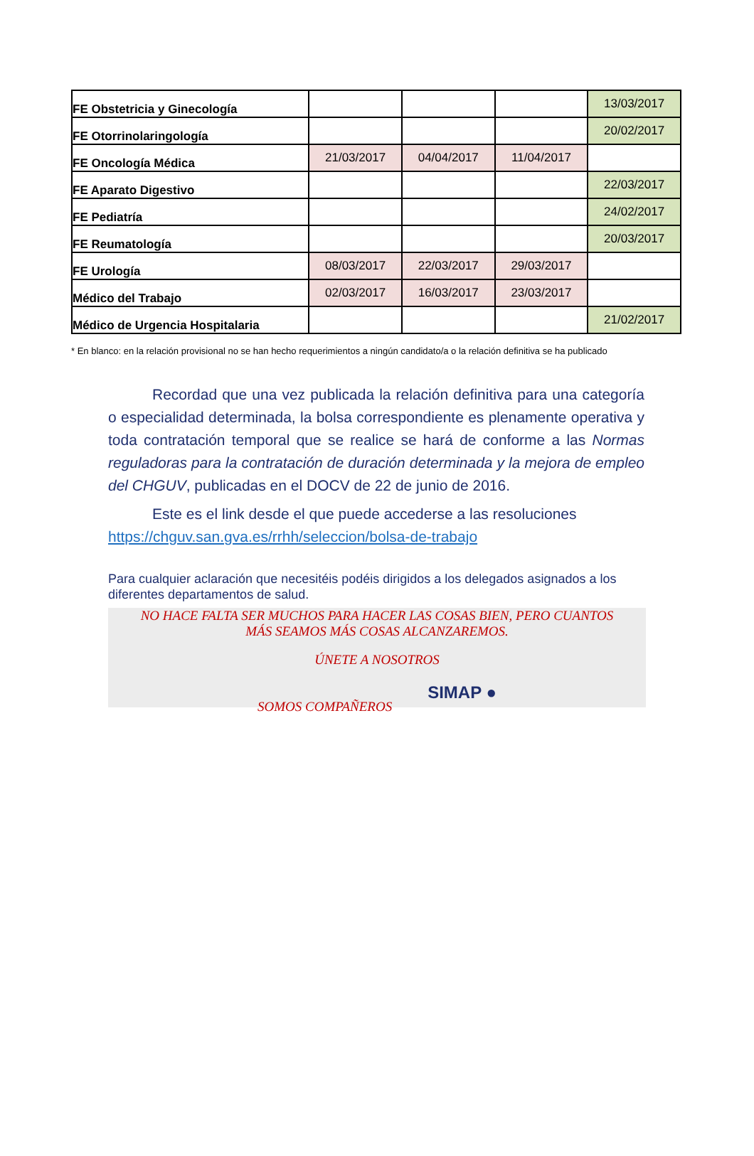| FE Obstetricia y Ginecología | | | | 13/03/2017 |
| FE Otorrinolaringología | | | | 20/02/2017 |
| FE Oncología Médica | 21/03/2017 | 04/04/2017 | 11/04/2017 | |
| FE Aparato Digestivo | | | | 22/03/2017 |
| FE Pediatría | | | | 24/02/2017 |
| FE Reumatología | | | | 20/03/2017 |
| FE Urología | 08/03/2017 | 22/03/2017 | 29/03/2017 | |
| Médico del Trabajo | 02/03/2017 | 16/03/2017 | 23/03/2017 | |
| Médico de Urgencia Hospitalaria | | | | 21/02/2017 |
* En blanco: en la relación provisional no se han hecho requerimientos a ningún candidato/a o la relación definitiva se ha publicado
Recordad que una vez publicada la relación definitiva para una categoría o especialidad determinada, la bolsa correspondiente es plenamente operativa y toda contratación temporal que se realice se hará de conforme a las Normas reguladoras para la contratación de duración determinada y la mejora de empleo del CHGUV, publicadas en el DOCV de 22 de junio de 2016.
Este es el link desde el que puede accederse a las resoluciones
https://chguv.san.gva.es/rrhh/seleccion/bolsa-de-trabajo
Para cualquier aclaración que necesitéis podéis dirigidos a los delegados asignados a los diferentes departamentos de salud.
NO HACE FALTA SER MUCHOS PARA HACER LAS COSAS BIEN, PERO CUANTOS
MÁS SEAMOS MÁS COSAS ALCANZAREMOS.
ÚNETE A NOSOTROS
SOMOS COMPAÑEROS SIMAP ●